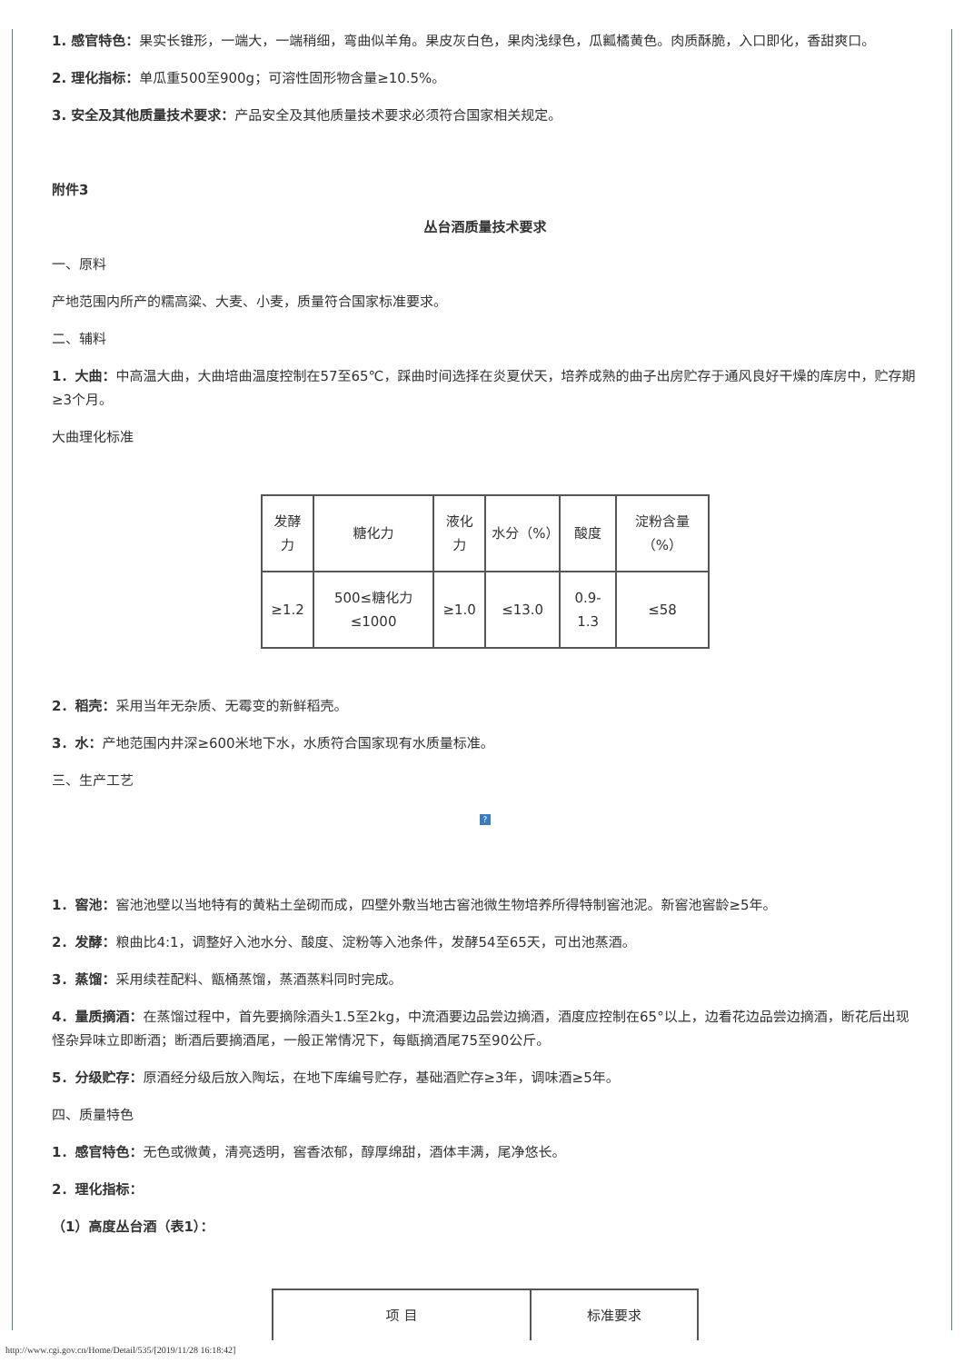1. 感官特色：果实长锥形，一端大，一端稍细，弯曲似羊角。果皮灰白色，果肉浅绿色，瓜瓤橘黄色。肉质酥脆，入口即化，香甜爽口。
2. 理化指标：单瓜重500至900g；可溶性固形物含量≥10.5%。
3. 安全及其他质量技术要求：产品安全及其他质量技术要求必须符合国家相关规定。
附件3
丛台酒质量技术要求
一、原料
产地范围内所产的糯高粱、大麦、小麦，质量符合国家标准要求。
二、辅料
1．大曲：中高温大曲，大曲培曲温度控制在57至65℃，踩曲时间选择在炎夏伏天，培养成熟的曲子出房贮存于通风良好干燥的库房中，贮存期≥3个月。
大曲理化标准
| 发酵力 | 糖化力 | 液化力 | 水分（%） | 酸度 | 淀粉含量（%） |
| ≥1.2 | 500≤糖化力≤1000 | ≥1.0 | ≤13.0 | 0.9-1.3 | ≤58 |
2．稻壳：采用当年无杂质、无霉变的新鲜稻壳。
3．水：产地范围内井深≥600米地下水，水质符合国家现有水质量标准。
三、生产工艺
?
1．窖池：窖池池壁以当地特有的黄粘土垒砌而成，四壁外敷当地古窖池微生物培养所得特制窖池泥。新窖池窖龄≥5年。
2．发酵：粮曲比4:1，调整好入池水分、酸度、淀粉等入池条件，发酵54至65天，可出池蒸酒。
3．蒸馏：采用续茬配料、甑桶蒸馏，蒸酒蒸料同时完成。
4．量质摘酒：在蒸馏过程中，首先要摘除酒头1.5至2kg，中流酒要边品尝边摘酒，酒度应控制在65°以上，边看花边品尝边摘酒，断花后出现怪杂异味立即断酒；断酒后要摘酒尾，一般正常情况下，每甑摘酒尾75至90公斤。
5．分级贮存：原酒经分级后放入陶坛，在地下库编号贮存，基础酒贮存≥3年，调味酒≥5年。
四、质量特色
1．感官特色：无色或微黄，清亮透明，窖香浓郁，醇厚绵甜，酒体丰满，尾净悠长。
2．理化指标：
（1）高度丛台酒（表1）：
| 项 目 | 标准要求 |
http://www.cgi.gov.cn/Home/Detail/535/[2019/11/28 16:18:42]